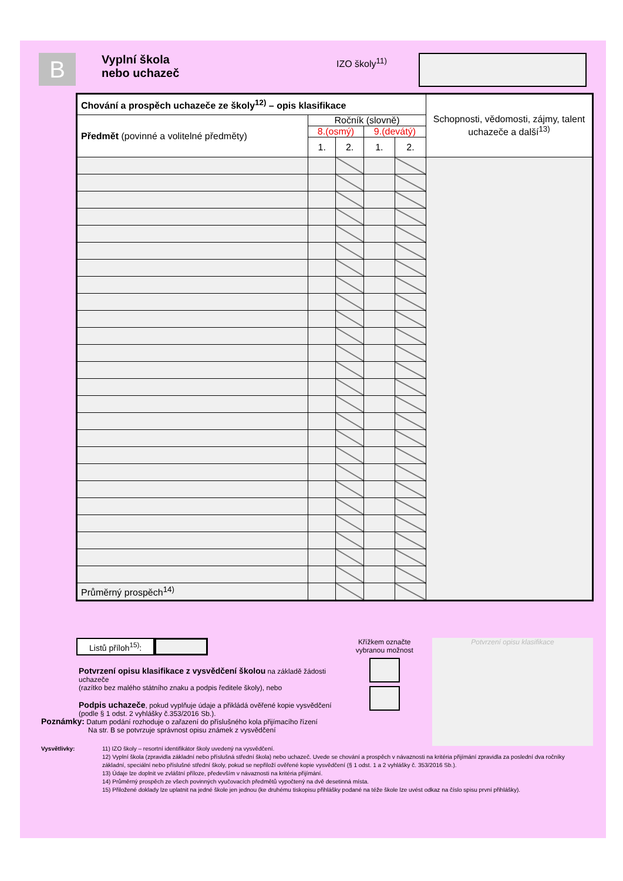B
Vyplní škola
nebo uchazeč
IZO školy<sup>11)</sup>
| Chování a prospěch uchazeče ze školy<sup>12)</sup> – opis klasifikace | | | | | Schopnosti, vědomosti, zájmy, talent uchazeče a další<sup>13)</sup> |
| Předmět (povinné a volitelné předměty) | Ročník (slovně) | | | | |
| | 8.(osmý) | | 9.(devátý) | | |
| | 1. | 2. | 1. | 2. | |
| Průměrný prospěch<sup>14)</sup> | | | | | |
Listů příloh<sup>15)</sup>:
Potvrzení opisu klasifikace z vysvědčení školou na základě žádosti uchazeče
(razítko bez malého státního znaku a podpis ředitele školy), nebo
Podpis uchazeče, pokud vyplňuje údaje a přikládá ověřené kopie vysvědčení
(podle § 1 odst. 2 vyhlášky č.353/2016 Sb.).
Křížkem označte vybranou možnost
Potvrzení opisu klasifikace
Poznámky: Datum podání rozhoduje o zařazení do příslušného kola přijímacího řízení
Na str. B se potvrzuje správnost opisu známek z vysvědčení
Vysvětlivky: 11) IZO školy – resortní identifikátor školy uvedený na vysvědčení.
12) Vyplní škola (zpravidla základní nebo příslušná střední škola) nebo uchazeč. Uvede se chování a prospěch v návaznosti na kritéria přijímání zpravidla za poslední dva ročníky základní, speciální nebo příslušné střední školy, pokud se nepřiloží ověřené kopie vysvědčení (§ 1 odst. 1 a 2 vyhlášky č. 353/2016 Sb.).
13) Údaje lze doplnit ve zvláštní příloze, především v návaznosti na kritéria přijímání.
14) Průměrný prospěch ze všech povinných vyučovacích předmětů vypočtený na dvě desetinná místa.
15) Přiložené doklady lze uplatnit na jedné škole jen jednou (ke druhému tiskopisu přihlášky podané na téže škole lze uvést odkaz na číslo spisu první přihlášky).